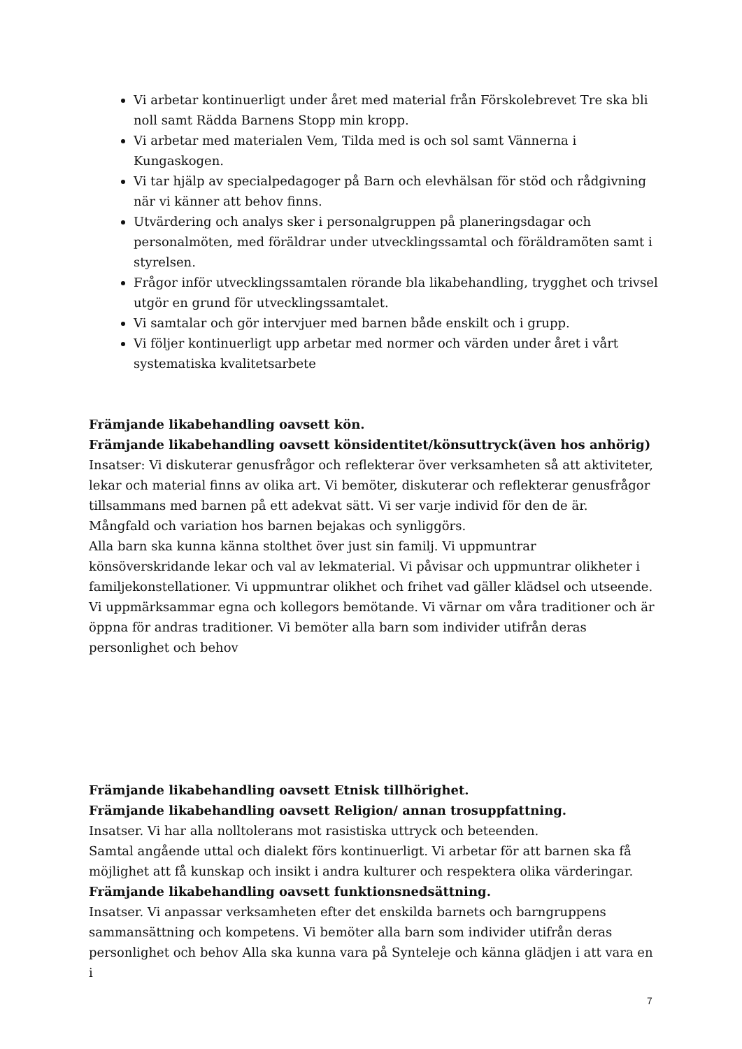Vi arbetar kontinuerligt under året med material från Förskolebrevet Tre ska bli noll samt Rädda Barnens Stopp min kropp.
Vi arbetar med materialen Vem, Tilda med is och sol samt Vännerna i Kungaskogen.
Vi tar hjälp av specialpedagoger på Barn och elevhälsan för stöd och rådgivning när vi känner att behov finns.
Utvärdering och analys sker i personalgruppen på planeringsdagar och personalmöten, med föräldrar under utvecklingssamtal och föräldramöten samt i styrelsen.
Frågor inför utvecklingssamtalen rörande bla likabehandling, trygghet och trivsel utgör en grund för utvecklingssamtalet.
Vi samtalar och gör intervjuer med barnen både enskilt och i grupp.
Vi följer kontinuerligt upp arbetar med normer och värden under året i vårt systematiska kvalitetsarbete
Främjande likabehandling oavsett kön.
Främjande likabehandling oavsett könsidentitet/könsuttryck(även hos anhörig)
Insatser: Vi diskuterar genusfrågor och reflekterar över verksamheten så att aktiviteter, lekar och material finns av olika art. Vi bemöter, diskuterar och reflekterar genusfrågor tillsammans med barnen på ett adekvat sätt. Vi ser varje individ för den de är.
Mångfald och variation hos barnen bejakas och synliggörs.
Alla barn ska kunna känna stolthet över just sin familj. Vi uppmuntrar könsöverskridande lekar och val av lekmaterial. Vi påvisar och uppmuntrar olikheter i familjekonstellationer. Vi uppmuntrar olikhet och frihet vad gäller klädsel och utseende. Vi uppmärksammar egna och kollegors bemötande. Vi värnar om våra traditioner och är öppna för andras traditioner. Vi bemöter alla barn som individer utifrån deras personlighet och behov
Främjande likabehandling oavsett Etnisk tillhörighet.
Främjande likabehandling oavsett Religion/ annan trosuppfattning.
Insatser. Vi har alla nolltolerans mot rasistiska uttryck och beteenden.
Samtal angående uttal och dialekt förs kontinuerligt. Vi arbetar för att barnen ska få möjlighet att få kunskap och insikt i andra kulturer och respektera olika värderingar.
Främjande likabehandling oavsett funktionsnedsättning.
Insatser. Vi anpassar verksamheten efter det enskilda barnets och barngruppens sammansättning och kompetens. Vi bemöter alla barn som individer utifrån deras personlighet och behov Alla ska kunna vara på Synteleje och känna glädjen i att vara en i
7